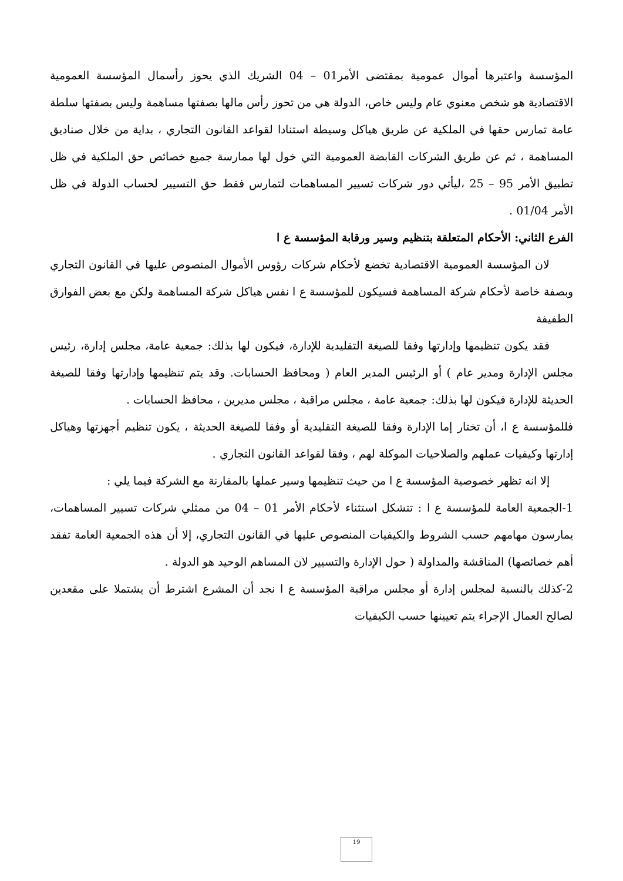المؤسسة واعتبرها أموال عمومية بمقتضى الأمر01 – 04 الشريك الذي يحوز رأسمال المؤسسة العمومية الاقتصادية هو شخص معنوي عام وليس خاص، الدولة هي من تحوز رأس مالها بصفتها مساهمة وليس بصفتها سلطة عامة تمارس حقها في الملكية عن طريق هياكل وسيطة استنادا لقواعد القانون التجاري ، بداية من خلال صناديق المساهمة ، ثم عن طريق الشركات القابضة العمومية التي خول لها ممارسة جميع خصائص حق الملكية في ظل تطبيق الأمر 95 – 25 ،ليأتي دور شركات تسيير المساهمات لتمارس فقط حق التسيير لحساب الدولة في ظل الأمر 01/04 .
الفرع الثاني: الأحكام المتعلقة بتنظيم وسير ورقابة المؤسسة ع ا
لان المؤسسة العمومية الاقتصادية تخضع لأحكام شركات رؤوس الأموال المنصوص عليها في القانون التجاري وبصفة خاصة لأحكام شركة المساهمة فسيكون للمؤسسة ع ا نفس هياكل شركة المساهمة ولكن مع بعض الفوارق الطفيفة
فقد يكون تنظيمها وإدارتها وفقا للصيغة التقليدية للإدارة، فيكون لها بذلك: جمعية عامة، مجلس إدارة، رئيس مجلس الإدارة ومدير عام ) أو الرئيس المدير العام ( ومحافظ الحسابات. وقد يتم تنظيمها وإدارتها وفقا للصيغة الحديثة للإدارة فيكون لها بذلك: جمعية عامة ، مجلس مراقبة ، مجلس مديرين ، محافظ الحسابات .
فللمؤسسة ع ا، أن تختار إما الإدارة وفقا للصيغة التقليدية أو وفقا للصيغة الحديثة ، يكون تنظيم أجهزتها وهياكل إدارتها وكيفيات عملهم والصلاحيات الموكلة لهم ، وفقا لقواعد القانون التجاري .
إلا انه تظهر خصوصية المؤسسة ع ا من حيث تنظيمها وسير عملها بالمقارنة مع الشركة فيما يلي :
1-الجمعية العامة للمؤسسة ع ا : تتشكل استثناء لأحكام الأمر 01 – 04 من ممثلي شركات تسيير المساهمات، يمارسون مهامهم حسب الشروط والكيفيات المنصوص عليها في القانون التجاري، إلا أن هذه الجمعية العامة تفقد أهم خصائصها) المناقشة والمداولة ( حول الإدارة والتسيير لان المساهم الوحيد هو الدولة .
2-كذلك بالنسبة لمجلس إدارة أو مجلس مراقبة المؤسسة ع ا نجد أن المشرع اشترط أن يشتملا على مقعدين لصالح العمال الإجراء يتم تعيينها حسب الكيفيات
19